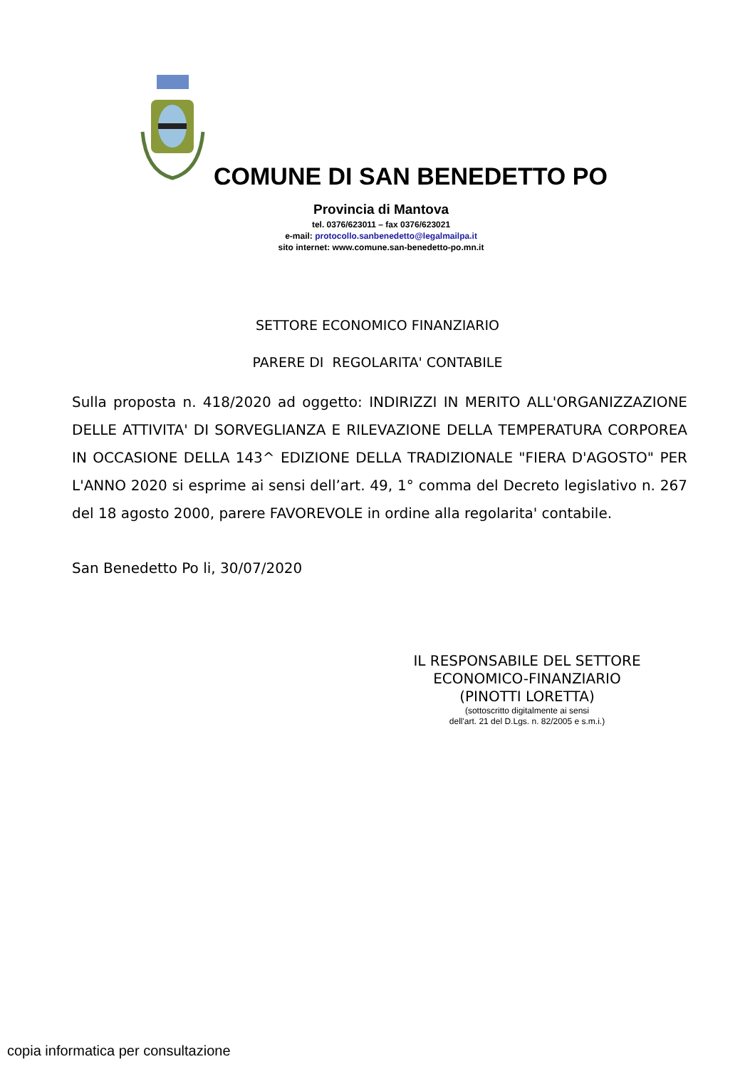COMUNE DI SAN BENEDETTO PO
Provincia di Mantova
tel. 0376/623011 – fax 0376/623021
e-mail: protocollo.sanbenedetto@legalmailpa.it
sito internet: www.comune.san-benedetto-po.mn.it
SETTORE ECONOMICO FINANZIARIO
PARERE DI REGOLARITA' CONTABILE
Sulla proposta n. 418/2020 ad oggetto: INDIRIZZI IN MERITO ALL'ORGANIZZAZIONE DELLE ATTIVITA' DI SORVEGLIANZA E RILEVAZIONE DELLA TEMPERATURA CORPOREA IN OCCASIONE DELLA 143^ EDIZIONE DELLA TRADIZIONALE "FIERA D'AGOSTO" PER L'ANNO 2020 si esprime ai sensi dell’art. 49, 1° comma del Decreto legislativo n. 267 del 18 agosto 2000, parere FAVOREVOLE in ordine alla regolarita' contabile.
San Benedetto Po li, 30/07/2020
IL RESPONSABILE DEL SETTORE
ECONOMICO-FINANZIARIO
(PINOTTI LORETTA)
(sottoscritto digitalmente ai sensi
dell'art. 21 del D.Lgs. n. 82/2005 e s.m.i.)
copia informatica per consultazione